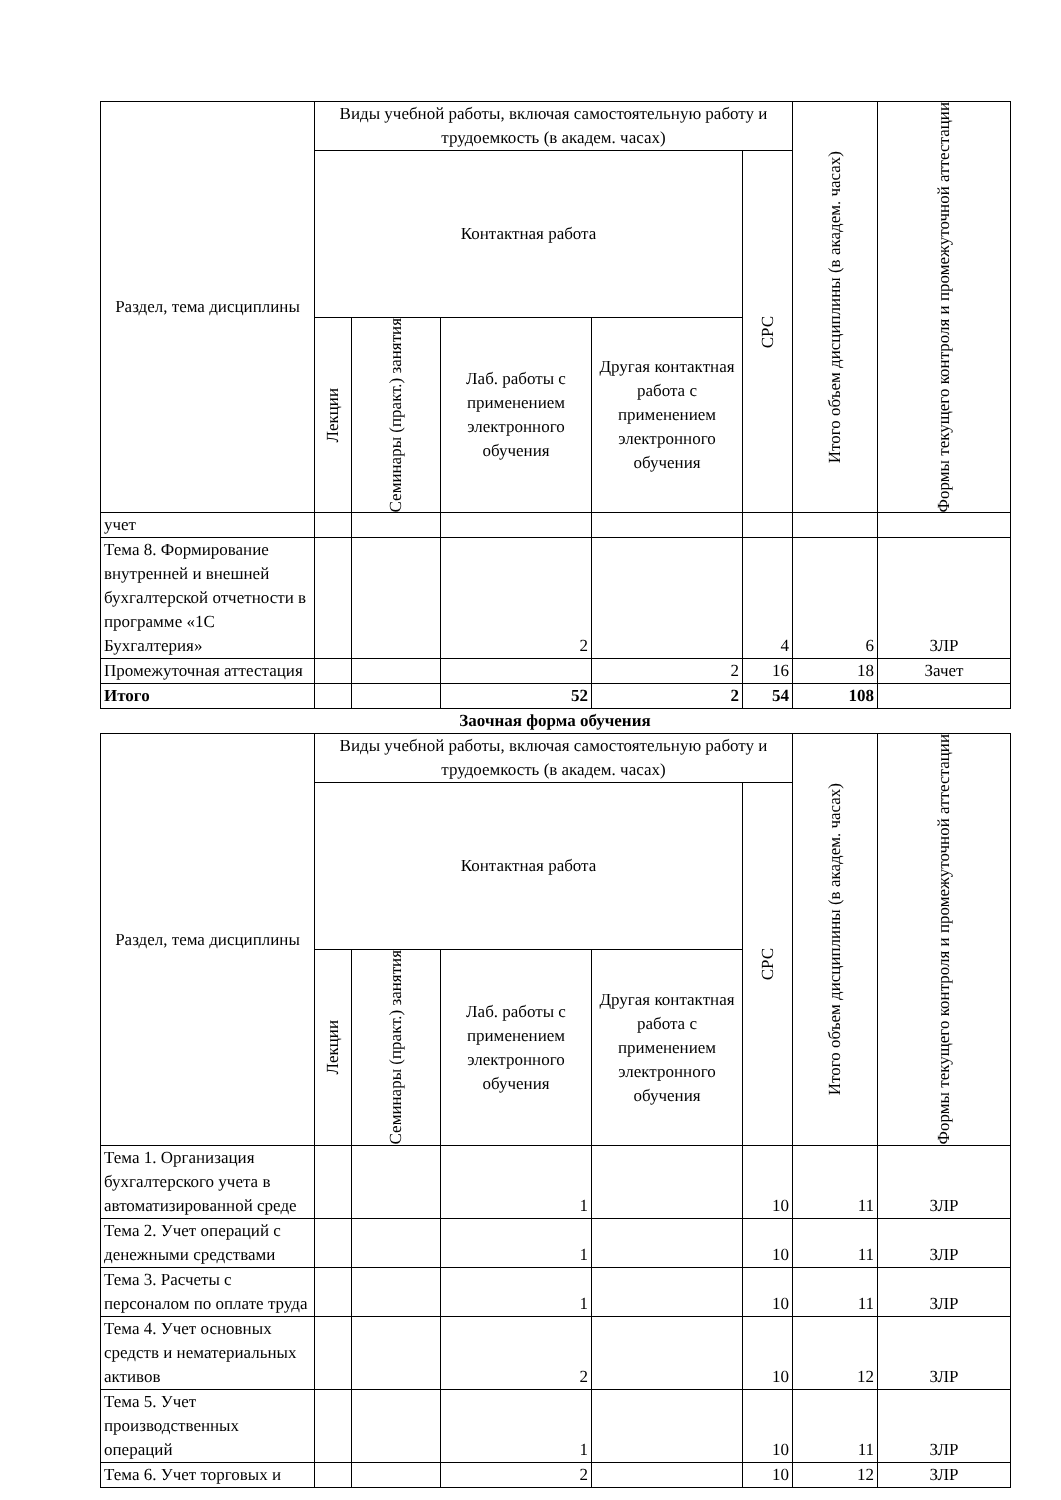| Раздел, тема дисциплины | Виды учебной работы, включая самостоятельную работу и трудоемкость (в академ. часах) | | | | | Итого объем дисциплины (в академ. часах) | Формы текущего контроля и промежуточной аттестации |
| --- | --- | --- | --- | --- | --- | --- | --- |
| | Контактная работа | | | | СРС | | |
| | Лекции | Семинары (практ.) занятия | Лаб. работы с применением электронного обучения | Другая контактная работа с применением электронного обучения | | | |
| учет | | | | | | | |
| Тема 8. Формирование внутренней и внешней бухгалтерской отчетности в программе «1С Бухгалтерия» | | | 2 | | 4 | 6 | ЗЛР |
| Промежуточная аттестация | | | | 2 | 16 | 18 | Зачет |
| Итого | | | 52 | 2 | 54 | 108 | |
Заочная форма обучения
| Раздел, тема дисциплины | Виды учебной работы, включая самостоятельную работу и трудоемкость (в академ. часах) | | | | | Итого объем дисциплины (в академ. часах) | Формы текущего контроля и промежуточной аттестации |
| --- | --- | --- | --- | --- | --- | --- | --- |
| | Контактная работа | | | | СРС | | |
| | Лекции | Семинары (практ.) занятия | Лаб. работы с применением электронного обучения | Другая контактная работа с применением электронного обучения | | | |
| Тема 1. Организация бухгалтерского учета в автоматизированной среде | | | 1 | | 10 | 11 | ЗЛР |
| Тема 2. Учет операций с денежными средствами | | | 1 | | 10 | 11 | ЗЛР |
| Тема 3. Расчеты с персоналом по оплате труда | | | 1 | | 10 | 11 | ЗЛР |
| Тема 4. Учет основных средств и нематериальных активов | | | 2 | | 10 | 12 | ЗЛР |
| Тема 5. Учет производственных операций | | | 1 | | 10 | 11 | ЗЛР |
| Тема 6. Учет торговых и | | | 2 | | 10 | 12 | ЗЛР |